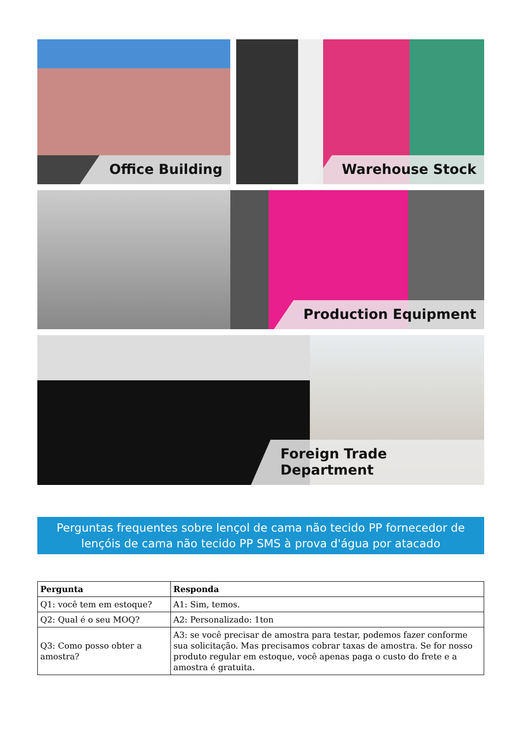Office Building Warehouse Stock
Production Equipment
Foreign Trade Department
Perguntas frequentes sobre lençol de cama não tecido PP fornecedor de lençóis de cama não tecido PP SMS à prova d'água por atacado
| Pergunta | Responda |
| --- | --- |
| Q1: você tem em estoque? | A1: Sim, temos. |
| Q2: Qual é o seu MOQ? | A2: Personalizado: 1ton |
| Q3: Como posso obter a amostra? | A3: se você precisar de amostra para testar, podemos fazer conforme sua solicitação. Mas precisamos cobrar taxas de amostra. Se for nosso produto regular em estoque, você apenas paga o custo do frete e a amostra é gratuita. |